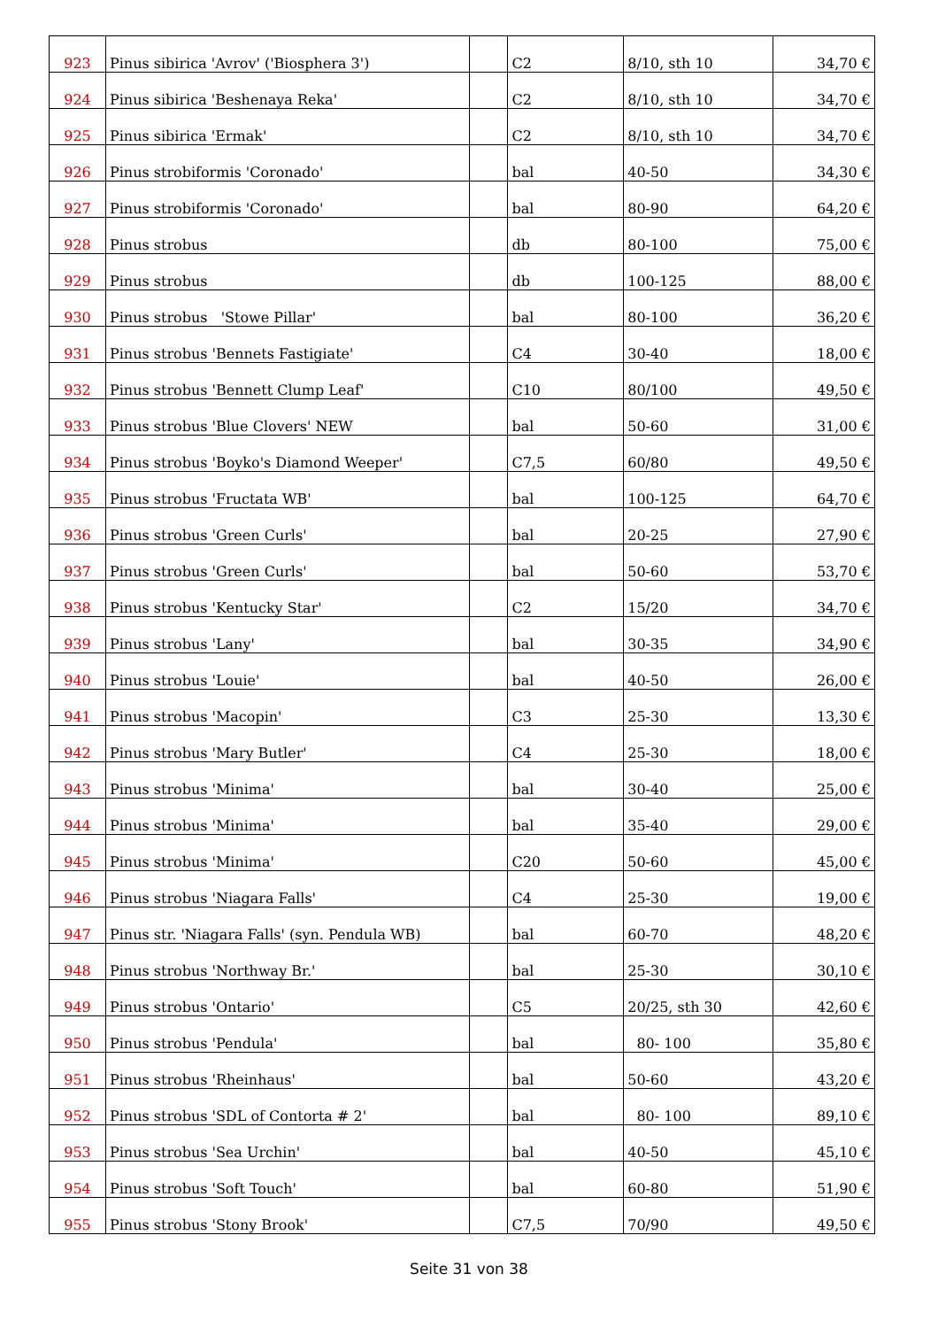| 923 | Pinus sibirica 'Avrov' ('Biosphera 3') | | C2 | 8/10, sth 10 | 34,70 € |
| 924 | Pinus sibirica 'Beshenaya Reka' | | C2 | 8/10, sth 10 | 34,70 € |
| 925 | Pinus sibirica 'Ermak' | | C2 | 8/10, sth 10 | 34,70 € |
| 926 | Pinus strobiformis 'Coronado' | | bal | 40-50 | 34,30 € |
| 927 | Pinus strobiformis 'Coronado' | | bal | 80-90 | 64,20 € |
| 928 | Pinus strobus | | db | 80-100 | 75,00 € |
| 929 | Pinus strobus | | db | 100-125 | 88,00 € |
| 930 | Pinus strobus 'Stowe Pillar' | | bal | 80-100 | 36,20 € |
| 931 | Pinus strobus 'Bennets Fastigiate' | | C4 | 30-40 | 18,00 € |
| 932 | Pinus strobus 'Bennett Clump Leaf' | | C10 | 80/100 | 49,50 € |
| 933 | Pinus strobus 'Blue Clovers' NEW | | bal | 50-60 | 31,00 € |
| 934 | Pinus strobus 'Boyko's Diamond Weeper' | | C7,5 | 60/80 | 49,50 € |
| 935 | Pinus strobus 'Fructata WB' | | bal | 100-125 | 64,70 € |
| 936 | Pinus strobus 'Green Curls' | | bal | 20-25 | 27,90 € |
| 937 | Pinus strobus 'Green Curls' | | bal | 50-60 | 53,70 € |
| 938 | Pinus strobus 'Kentucky Star' | | C2 | 15/20 | 34,70 € |
| 939 | Pinus strobus 'Lany' | | bal | 30-35 | 34,90 € |
| 940 | Pinus strobus 'Louie' | | bal | 40-50 | 26,00 € |
| 941 | Pinus strobus 'Macopin' | | C3 | 25-30 | 13,30 € |
| 942 | Pinus strobus 'Mary Butler' | | C4 | 25-30 | 18,00 € |
| 943 | Pinus strobus 'Minima' | | bal | 30-40 | 25,00 € |
| 944 | Pinus strobus 'Minima' | | bal | 35-40 | 29,00 € |
| 945 | Pinus strobus 'Minima' | | C20 | 50-60 | 45,00 € |
| 946 | Pinus strobus 'Niagara Falls' | | C4 | 25-30 | 19,00 € |
| 947 | Pinus str. 'Niagara Falls' (syn. Pendula WB) | | bal | 60-70 | 48,20 € |
| 948 | Pinus strobus 'Northway Br.' | | bal | 25-30 | 30,10 € |
| 949 | Pinus strobus 'Ontario' | | C5 | 20/25, sth 30 | 42,60 € |
| 950 | Pinus strobus 'Pendula' | | bal | 80- 100 | 35,80 € |
| 951 | Pinus strobus 'Rheinhaus' | | bal | 50-60 | 43,20 € |
| 952 | Pinus strobus 'SDL of Contorta # 2' | | bal | 80- 100 | 89,10 € |
| 953 | Pinus strobus 'Sea Urchin' | | bal | 40-50 | 45,10 € |
| 954 | Pinus strobus 'Soft Touch' | | bal | 60-80 | 51,90 € |
| 955 | Pinus strobus 'Stony Brook' | | C7,5 | 70/90 | 49,50 € |
Seite 31 von 38